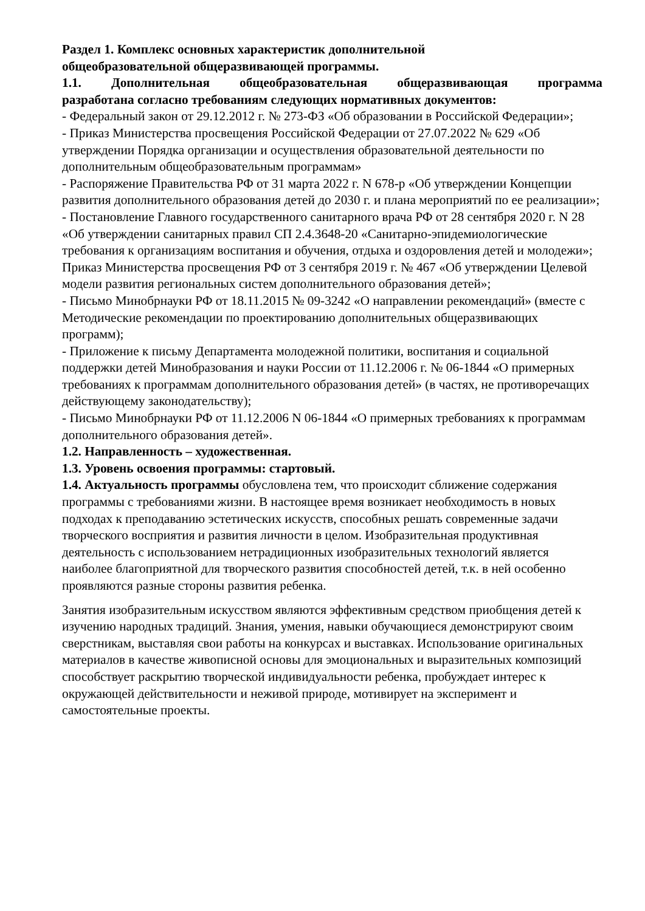Раздел 1. Комплекс основных характеристик дополнительной
общеобразовательной общеразвивающей программы.
1.1. Дополнительная общеобразовательная общеразвивающая программа
разработана согласно требованиям следующих нормативных документов:
- Федеральный закон от 29.12.2012 г. № 273-ФЗ «Об образовании в Российской Федерации»;
- Приказ Министерства просвещения Российской Федерации от 27.07.2022 № 629 «Об утверждении Порядка организации и осуществления образовательной деятельности по дополнительным общеобразовательным программам»
- Распоряжение Правительства РФ от 31 марта 2022 г. N 678-р «Об утверждении Концепции развития дополнительного образования детей до 2030 г. и плана мероприятий по ее реализации»;
- Постановление Главного государственного санитарного врача РФ от 28 сентября 2020 г. N 28 «Об утверждении санитарных правил СП 2.4.3648-20 «Санитарно-эпидемиологические требования к организациям воспитания и обучения, отдыха и оздоровления детей и молодежи»;
Приказ Министерства просвещения РФ от 3 сентября 2019 г. № 467 «Об утверждении Целевой модели развития региональных систем дополнительного образования детей»;
- Письмо Минобрнауки РФ от 18.11.2015 № 09-3242 «О направлении рекомендаций» (вместе с Методические рекомендации по проектированию дополнительных общеразвивающих программ);
- Приложение к письму Департамента молодежной политики, воспитания и социальной поддержки детей Минобразования и науки России от 11.12.2006 г. № 06-1844 «О примерных требованиях к программам дополнительного образования детей» (в частях, не противоречащих действующему законодательству);
- Письмо Минобрнауки РФ от 11.12.2006 N 06-1844 «О примерных требованиях к программам дополнительного образования детей».
1.2. Направленность – художественная.
1.3. Уровень освоения программы: стартовый.
1.4. Актуальность программы обусловлена тем, что происходит сближение содержания программы с требованиями жизни. В настоящее время возникает необходимость в новых подходах к преподаванию эстетических искусств, способных решать современные задачи творческого восприятия и развития личности в целом. Изобразительная продуктивная деятельность с использованием нетрадиционных изобразительных технологий является наиболее благоприятной для творческого развития способностей детей, т.к. в ней особенно проявляются разные стороны развития ребенка.
Занятия изобразительным искусством являются эффективным средством приобщения детей к изучению народных традиций. Знания, умения, навыки обучающиеся демонстрируют своим сверстникам, выставляя свои работы на конкурсах и выставках. Использование оригинальных материалов в качестве живописной основы для эмоциональных и выразительных композиций способствует раскрытию творческой индивидуальности ребенка, пробуждает интерес к окружающей действительности и неживой природе, мотивирует на эксперимент и самостоятельные проекты.